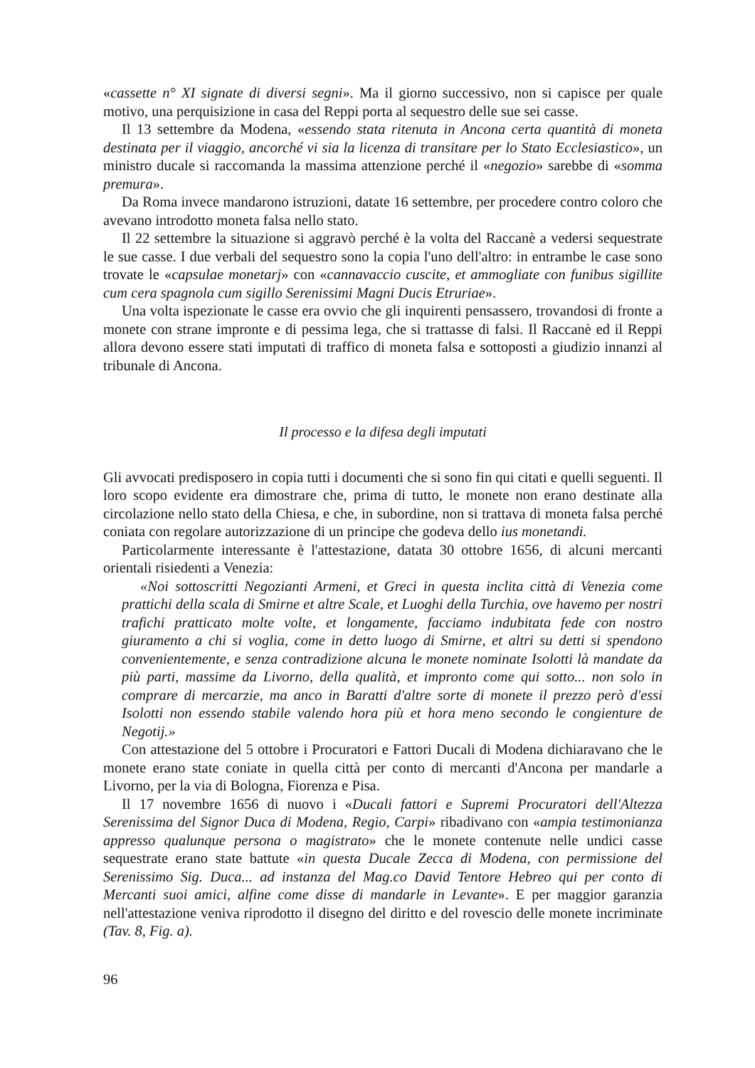«cassette n° XI signate di diversi segni». Ma il giorno successivo, non si capisce per quale motivo, una perquisizione in casa del Reppi porta al sequestro delle sue sei casse.
Il 13 settembre da Modena, «essendo stata ritenuta in Ancona certa quantità di moneta destinata per il viaggio, ancorché vi sia la licenza di transitare per lo Stato Ecclesiastico», un ministro ducale si raccomanda la massima attenzione perché il «negozio» sarebbe di «somma premura».
Da Roma invece mandarono istruzioni, datate 16 settembre, per procedere contro coloro che avevano introdotto moneta falsa nello stato.
Il 22 settembre la situazione si aggravò perché è la volta del Raccanè a vedersi sequestrate le sue casse. I due verbali del sequestro sono la copia l'uno dell'altro: in entrambe le case sono trovate le «capsulae monetarj» con «cannavaccio cuscite, et ammogliate con funibus sigillite cum cera spagnola cum sigillo Serenissimi Magni Ducis Etruriae».
Una volta ispezionate le casse era ovvio che gli inquirenti pensassero, trovandosi di fronte a monete con strane impronte e di pessima lega, che si trattasse di falsi. Il Raccanè ed il Reppi allora devono essere stati imputati di traffico di moneta falsa e sottoposti a giudizio innanzi al tribunale di Ancona.
Il processo e la difesa degli imputati
Gli avvocati predisposero in copia tutti i documenti che si sono fin qui citati e quelli seguenti. Il loro scopo evidente era dimostrare che, prima di tutto, le monete non erano destinate alla circolazione nello stato della Chiesa, e che, in subordine, non si trattava di moneta falsa perché coniata con regolare autorizzazione di un principe che godeva dello ius monetandi.
Particolarmente interessante è l'attestazione, datata 30 ottobre 1656, di alcuni mercanti orientali risiedenti a Venezia:
«Noi sottoscritti Negozianti Armeni, et Greci in questa inclita città di Venezia come prattichi della scala di Smirne et altre Scale, et Luoghi della Turchia, ove havemo per nostri trafichi pratticato molte volte, et longamente, facciamo indubitata fede con nostro giuramento a chi si voglia, come in detto luogo di Smirne, et altri su detti si spendono convenientemente, e senza contradizione alcuna le monete nominate Isolotti là mandate da più parti, massime da Livorno, della qualità, et impronto come qui sotto... non solo in comprare di mercarzie, ma anco in Baratti d'altre sorte di monete il prezzo però d'essi Isolotti non essendo stabile valendo hora più et hora meno secondo le congienture de Negotij.»
Con attestazione del 5 ottobre i Procuratori e Fattori Ducali di Modena dichiaravano che le monete erano state coniate in quella città per conto di mercanti d'Ancona per mandarle a Livorno, per la via di Bologna, Fiorenza e Pisa.
Il 17 novembre 1656 di nuovo i «Ducali fattori e Supremi Procuratori dell'Altezza Serenissima del Signor Duca di Modena, Regio, Carpi» ribadivano con «ampia testimonianza appresso qualunque persona o magistrato» che le monete contenute nelle undici casse sequestrate erano state battute «in questa Ducale Zecca di Modena, con permissione del Serenissimo Sig. Duca... ad instanza del Mag.co David Tentore Hebreo qui per conto di Mercanti suoi amici, alfine come disse di mandarle in Levante». E per maggior garanzia nell'attestazione veniva riprodotto il disegno del diritto e del rovescio delle monete incriminate (Tav. 8, Fig. a).
96